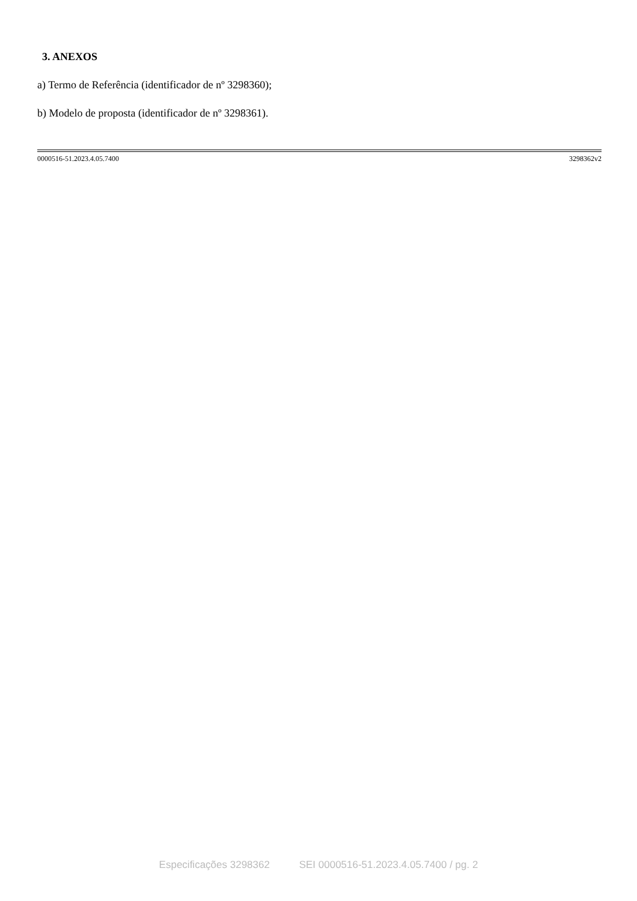3. ANEXOS
a) Termo de Referência (identificador de nº 3298360);
b) Modelo de proposta (identificador de nº 3298361).
0000516-51.2023.4.05.7400 3298362v2
Especificações 3298362 SEI 0000516-51.2023.4.05.7400 / pg. 2